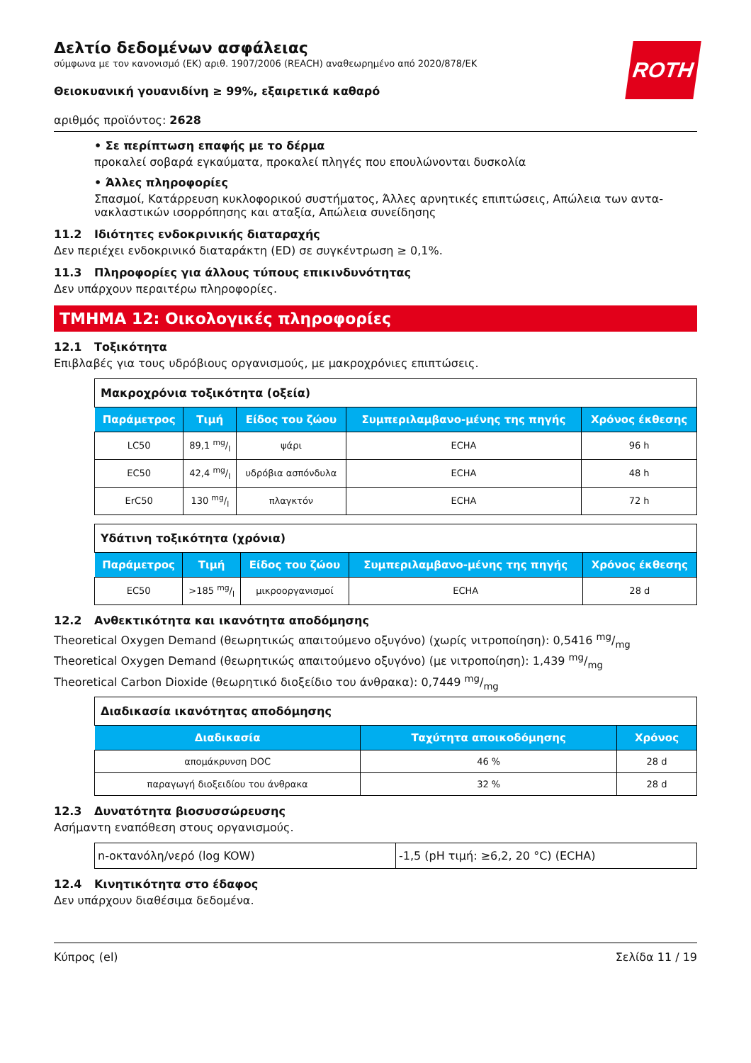ROTH
Δελτίο δεδομένων ασφάλειας
σύμφωνα με τον κανονισμό (ΕΚ) αριθ. 1907/2006 (REACH) αναθεωρημένο από 2020/878/ΕΚ
Θειοκυανική γουανιδίνη ≥ 99%, εξαιρετικά καθαρό
αριθμός προϊόντος: 2628
• Σε περίπτωση επαφής με το δέρμα
προκαλεί σοβαρά εγκαύματα, προκαλεί πληγές που επουλώνονται δυσκολία
• Άλλες πληροφορίες
Σπασμοί, Κατάρρευση κυκλοφορικού συστήματος, Άλλες αρνητικές επιπτώσεις, Απώλεια των αντα-νακλαστικών ισορρόπησης και αταξία, Απώλεια συνείδησης
11.2 Ιδιότητες ενδοκρινικής διαταραχής
Δεν περιέχει ενδοκρινικό διαταράκτη (ED) σε συγκέντρωση ≥ 0,1%.
11.3 Πληροφορίες για άλλους τύπους επικινδυνότητας
Δεν υπάρχουν περαιτέρω πληροφορίες.
ΤΜΗΜΑ 12: Οικολογικές πληροφορίες
12.1 Τοξικότητα
Επιβλαβές για τους υδρόβιους οργανισμούς, με μακροχρόνιες επιπτώσεις.
| Μακροχρόνια τοξικότητα (οξεία) | | | | |
| Παράμετρος | Τιμή | Είδος του ζώου | Συμπεριλαμβανο-μένης της πηγής | Χρόνος έκθεσης |
| LC50 | 89,1 mg/l | ψάρι | ECHA | 96 h |
| EC50 | 42,4 mg/l | υδρόβια ασπόνδυλα | ECHA | 48 h |
| ErC50 | 130 mg/l | πλαγκτόν | ECHA | 72 h |
| Υδάτινη τοξικότητα (χρόνια) | | | | |
| Παράμετρος | Τιμή | Είδος του ζώου | Συμπεριλαμβανο-μένης της πηγής | Χρόνος έκθεσης |
| EC50 | >185 mg/l | μικροοργανισμοί | ECHA | 28 d |
12.2 Ανθεκτικότητα και ικανότητα αποδόμησης
Theoretical Oxygen Demand (θεωρητικώς απαιτούμενο οξυγόνο) (χωρίς νιτροποίηση): 0,5416 mg/mg
Theoretical Oxygen Demand (θεωρητικώς απαιτούμενο οξυγόνο) (με νιτροποίηση): 1,439 mg/mg
Theoretical Carbon Dioxide (θεωρητικό διοξείδιο του άνθρακα): 0,7449 mg/mg
| Διαδικασία ικανότητας αποδόμησης | | |
| Διαδικασία | Ταχύτητα αποικοδόμησης | Χρόνος |
| απομάκρυνση DOC | 46 % | 28 d |
| παραγωγή διοξειδίου του άνθρακα | 32 % | 28 d |
12.3 Δυνατότητα βιοσυσσώρευσης
Ασήμαντη εναπόθεση στους οργανισμούς.
| n-οκτανόλη/νερό (log KOW) | -1,5 (pH τιμή: ≥6,2, 20 °C) (ECHA) |
12.4 Κινητικότητα στο έδαφος
Δεν υπάρχουν διαθέσιμα δεδομένα.
Κύπρος (el) Σελίδα 11 / 19